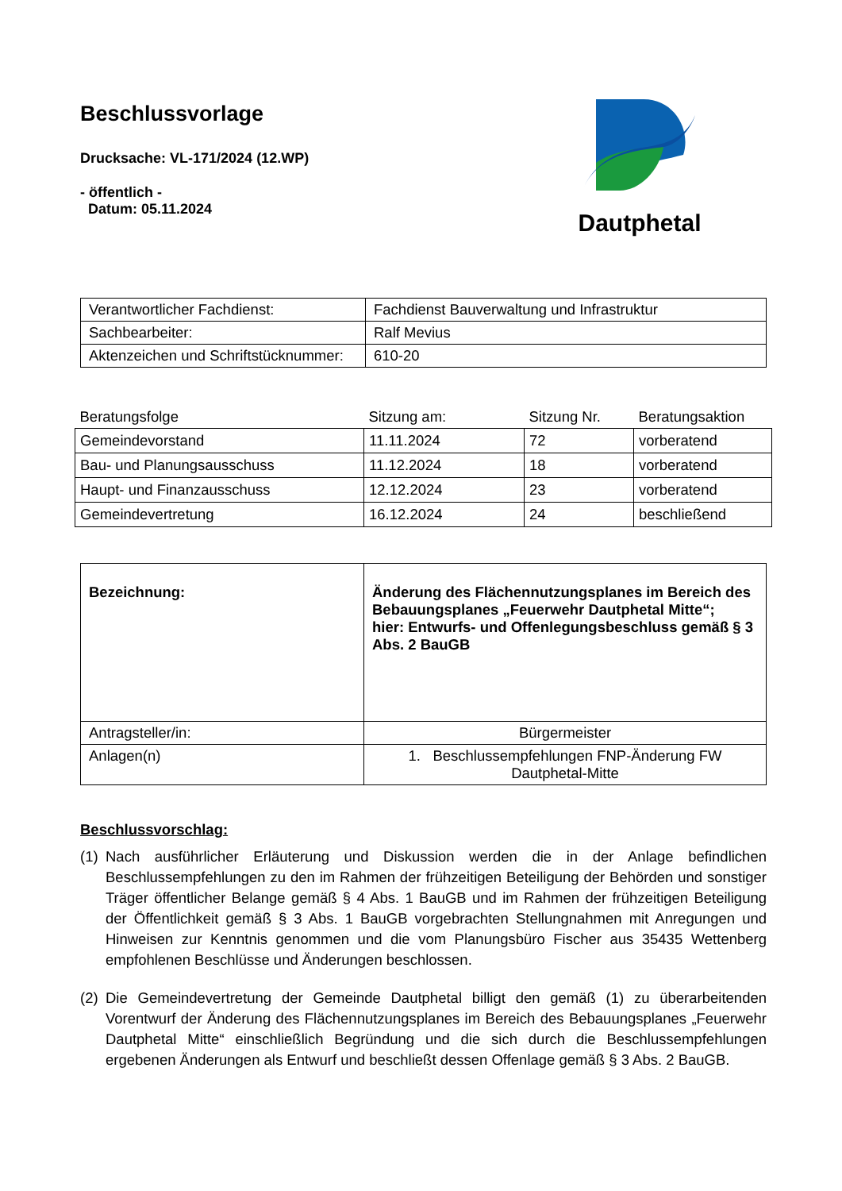Beschlussvorlage
Drucksache: VL-171/2024 (12.WP)
- öffentlich -
Datum: 05.11.2024
Dautphetal
| Verantwortlicher Fachdienst: | Fachdienst Bauverwaltung und Infrastruktur |
| Sachbearbeiter: | Ralf Mevius |
| Aktenzeichen und Schriftstücknummer: | 610-20 |
| Beratungsfolge | Sitzung am: | Sitzung Nr. | Beratungsaktion |
| --- | --- | --- | --- |
| Gemeindevorstand | 11.11.2024 | 72 | vorberatend |
| Bau- und Planungsausschuss | 11.12.2024 | 18 | vorberatend |
| Haupt- und Finanzausschuss | 12.12.2024 | 23 | vorberatend |
| Gemeindevertretung | 16.12.2024 | 24 | beschließend |
| Bezeichnung: | Änderung des Flächennutzungsplanes im Bereich des Bebauungsplanes „Feuerwehr Dautphetal Mitte“; hier: Entwurfs- und Offenlegungsbeschluss gemäß § 3 Abs. 2 BauGB |
| Antragsteller/in: | Bürgermeister |
| Anlagen(n) | 1. Beschlussempfehlungen FNP-Änderung FW Dautphetal-Mitte |
Beschlussvorschlag:
(1) Nach ausführlicher Erläuterung und Diskussion werden die in der Anlage befindlichen Beschlussempfehlungen zu den im Rahmen der frühzeitigen Beteiligung der Behörden und sonstiger Träger öffentlicher Belange gemäß § 4 Abs. 1 BauGB und im Rahmen der frühzeitigen Beteiligung der Öffentlichkeit gemäß § 3 Abs. 1 BauGB vorgebrachten Stellungnahmen mit Anregungen und Hinweisen zur Kenntnis genommen und die vom Planungsbüro Fischer aus 35435 Wettenberg empfohlenen Beschlüsse und Änderungen beschlossen.
(2) Die Gemeindevertretung der Gemeinde Dautphetal billigt den gemäß (1) zu überarbeitenden Vorentwurf der Änderung des Flächennutzungsplanes im Bereich des Bebauungsplanes „Feuerwehr Dautphetal Mitte“ einschließlich Begründung und die sich durch die Beschlussempfehlungen ergebenen Änderungen als Entwurf und beschließt dessen Offenlage gemäß § 3 Abs. 2 BauGB.